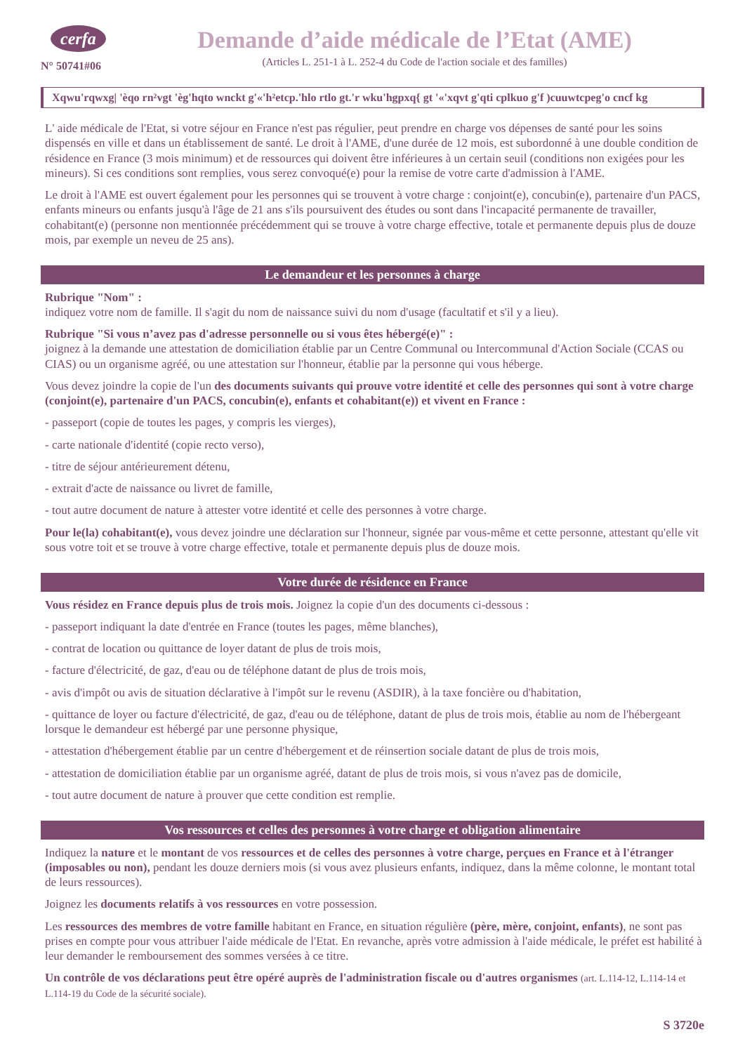cerfa
N° 50741#06
Demande d’aide médicale de l’Etat (AME)
(Articles L. 251-1 à L. 252-4 du Code de l'action sociale et des familles)
Xqwu'rqwxg| 'èqo rn²vgt 'èg'hqto wnckt g'«'h²etcp.'hlo rtlo gt.'r wku'hgpxq{ gt '«'xqvt g'qti cplkuo g'f )cuuwtcpeg'o cncf kg
L' aide médicale de l'Etat, si votre séjour en France n'est pas régulier, peut prendre en charge vos dépenses de santé pour les soins dispensés en ville et dans un établissement de santé. Le droit à l'AME, d'une durée de 12 mois, est subordonné à une double condition de résidence en France (3 mois minimum) et de ressources qui doivent être inférieures à un certain seuil (conditions non exigées pour les mineurs). Si ces conditions sont remplies, vous serez convoqué(e) pour la remise de votre carte d'admission à l'AME.
Le droit à l'AME est ouvert également pour les personnes qui se trouvent à votre charge : conjoint(e), concubin(e), partenaire d'un PACS, enfants mineurs ou enfants jusqu'à l'âge de 21 ans s'ils poursuivent des études ou sont dans l'incapacité permanente de travailler, cohabitant(e) (personne non mentionnée précédemment qui se trouve à votre charge effective, totale et permanente depuis plus de douze mois, par exemple un neveu de 25 ans).
Le demandeur et les personnes à charge
Rubrique "Nom" :
indiquez votre nom de famille. Il s'agit du nom de naissance suivi du nom d'usage (facultatif et s'il y a lieu).
Rubrique "Si vous n’avez pas d'adresse personnelle ou si vous êtes hébergé(e)" :
joignez à la demande une attestation de domiciliation établie par un Centre Communal ou Intercommunal d'Action Sociale (CCAS ou CIAS) ou un organisme agréé, ou une attestation sur l'honneur, établie par la personne qui vous héberge.
Vous devez joindre la copie de l'un des documents suivants qui prouve votre identité et celle des personnes qui sont à votre charge (conjoint(e), partenaire d'un PACS, concubin(e), enfants et cohabitant(e)) et vivent en France :
- passeport (copie de toutes les pages, y compris les vierges),
- carte nationale d'identité (copie recto verso),
- titre de séjour antérieurement détenu,
- extrait d'acte de naissance ou livret de famille,
- tout autre document de nature à attester votre identité et celle des personnes à votre charge.
Pour le(la) cohabitant(e), vous devez joindre une déclaration sur l'honneur, signée par vous-même et cette personne, attestant qu'elle vit sous votre toit et se trouve à votre charge effective, totale et permanente depuis plus de douze mois.
Votre durée de résidence en France
Vous résidez en France depuis plus de trois mois. Joignez la copie d'un des documents ci-dessous :
- passeport indiquant la date d'entrée en France (toutes les pages, même blanches),
- contrat de location ou quittance de loyer datant de plus de trois mois,
- facture d'électricité, de gaz, d'eau ou de téléphone datant de plus de trois mois,
- avis d'impôt ou avis de situation déclarative à l'impôt sur le revenu (ASDIR), à la taxe foncière ou d'habitation,
- quittance de loyer ou facture d'électricité, de gaz, d'eau ou de téléphone, datant de plus de trois mois, établie au nom de l'hébergeant lorsque le demandeur est hébergé par une personne physique,
- attestation d'hébergement établie par un centre d'hébergement et de réinsertion sociale datant de plus de trois mois,
- attestation de domiciliation établie par un organisme agréé, datant de plus de trois mois, si vous n'avez pas de domicile,
- tout autre document de nature à prouver que cette condition est remplie.
Vos ressources et celles des personnes à votre charge et obligation alimentaire
Indiquez la nature et le montant de vos ressources et de celles des personnes à votre charge, perçues en France et à l'étranger (imposables ou non), pendant les douze derniers mois (si vous avez plusieurs enfants, indiquez, dans la même colonne, le montant total de leurs ressources).
Joignez les documents relatifs à vos ressources en votre possession.
Les ressources des membres de votre famille habitant en France, en situation régulière (père, mère, conjoint, enfants), ne sont pas prises en compte pour vous attribuer l'aide médicale de l'Etat. En revanche, après votre admission à l'aide médicale, le préfet est habilité à leur demander le remboursement des sommes versées à ce titre.
Un contrôle de vos déclarations peut être opéré auprès de l'administration fiscale ou d'autres organismes (art. L.114-12, L.114-14 et L.114-19 du Code de la sécurité sociale).
S 3720e